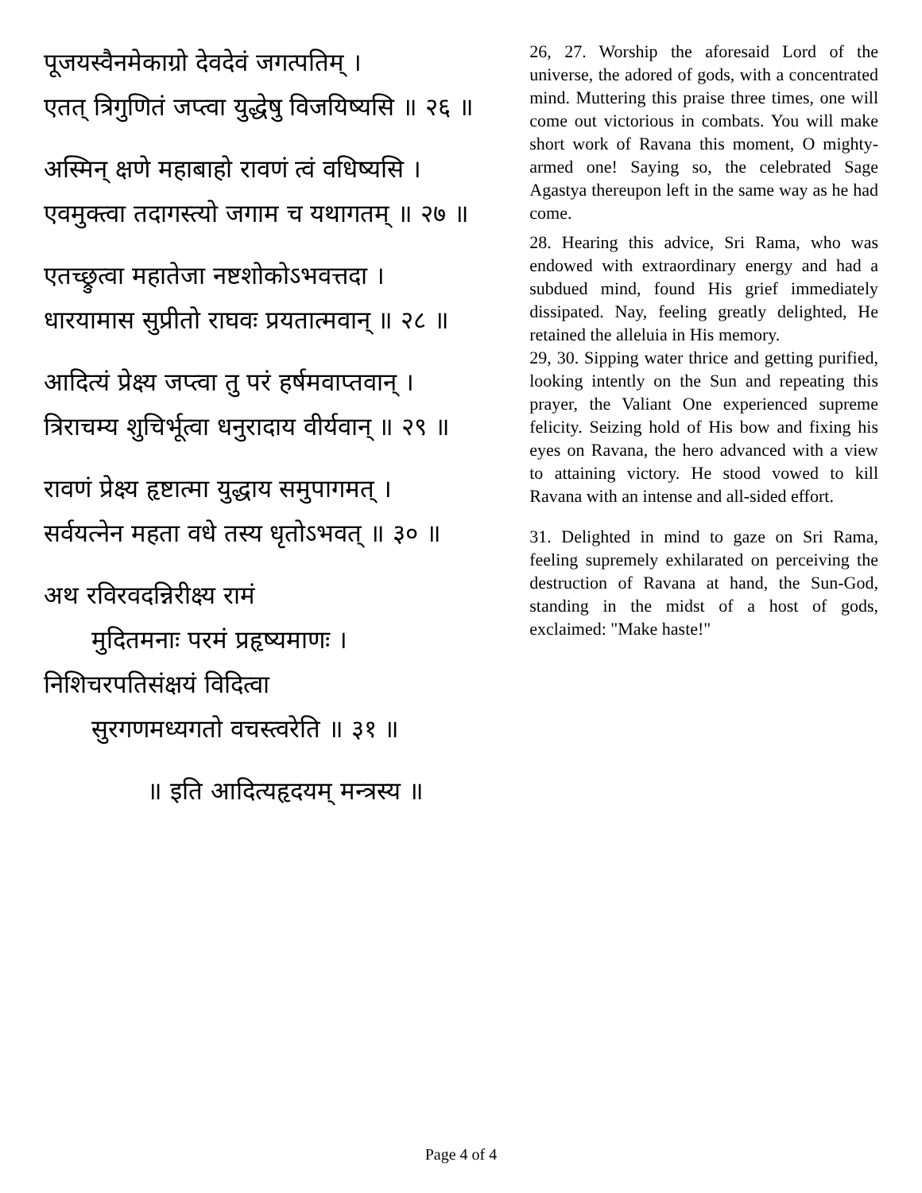पूजयस्वैनमेकाग्रो देवदेवं जगत्पतिम् ।
एतत् त्रिगुणितं जप्त्वा युद्धेषु विजयिष्यसि ॥ २६ ॥
अस्मिन् क्षणे महाबाहो रावणं त्वं वधिष्यसि ।
एवमुक्त्वा तदागस्त्यो जगाम च यथागतम् ॥ २७ ॥
एतच्छ्रुत्वा महातेजा नष्टशोकोऽभवत्तदा ।
धारयामास सुप्रीतो राघवः प्रयतात्मवान् ॥ २८ ॥
आदित्यं प्रेक्ष्य जप्त्वा तु परं हर्षमवाप्तवान् ।
त्रिराचम्य शुचिर्भूत्वा धनुरादाय वीर्यवान् ॥ २९ ॥
रावणं प्रेक्ष्य हृष्टात्मा युद्धाय समुपागमत् ।
सर्वयत्नेन महता वधे तस्य धृतोऽभवत् ॥ ३० ॥
अथ रविरवदन्निरीक्ष्य रामं
मुदितमनाः परमं प्रहृष्यमाणः ।
निशिचरपतिसंक्षयं विदित्वा
सुरगणमध्यगतो वचस्त्वरेति ॥ ३१ ॥
॥ इति आदित्यहृदयम् मन्त्रस्य ॥
26, 27. Worship the aforesaid Lord of the universe, the adored of gods, with a concentrated mind. Muttering this praise three times, one will come out victorious in combats. You will make short work of Ravana this moment, O mighty-armed one! Saying so, the celebrated Sage Agastya thereupon left in the same way as he had come.
28. Hearing this advice, Sri Rama, who was endowed with extraordinary energy and had a subdued mind, found His grief immediately dissipated. Nay, feeling greatly delighted, He retained the alleluia in His memory.
29, 30. Sipping water thrice and getting purified, looking intently on the Sun and repeating this prayer, the Valiant One experienced supreme felicity. Seizing hold of His bow and fixing his eyes on Ravana, the hero advanced with a view to attaining victory. He stood vowed to kill Ravana with an intense and all-sided effort.
31. Delighted in mind to gaze on Sri Rama, feeling supremely exhilarated on perceiving the destruction of Ravana at hand, the Sun-God, standing in the midst of a host of gods, exclaimed: "Make haste!"
Page 4 of 4